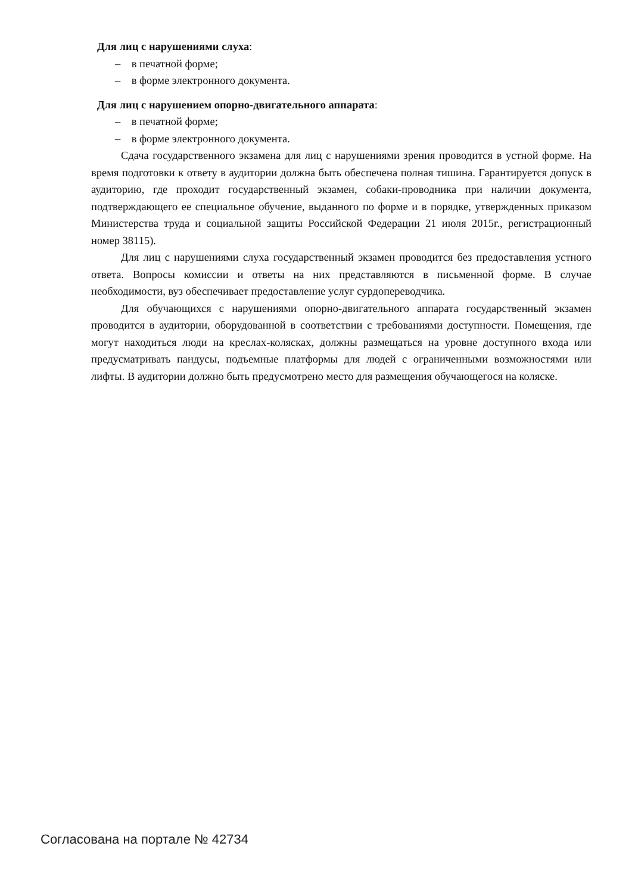Для лиц с нарушениями слуха:
– в печатной форме;
– в форме электронного документа.
Для лиц с нарушением опорно-двигательного аппарата:
– в печатной форме;
– в форме электронного документа.
Сдача государственного экзамена для лиц с нарушениями зрения проводится в устной форме. На время подготовки к ответу в аудитории должна быть обеспечена полная тишина. Гарантируется допуск в аудиторию, где проходит государственный экзамен, собаки-проводника при наличии документа, подтверждающего ее специальное обучение, выданного по форме и в порядке, утвержденных приказом Министерства труда и социальной защиты Российской Федерации 21 июля 2015г., регистрационный номер 38115).
Для лиц с нарушениями слуха государственный экзамен проводится без предоставления устного ответа. Вопросы комиссии и ответы на них представляются в письменной форме. В случае необходимости, вуз обеспечивает предоставление услуг сурдопереводчика.
Для обучающихся с нарушениями опорно-двигательного аппарата государственный экзамен проводится в аудитории, оборудованной в соответствии с требованиями доступности. Помещения, где могут находиться люди на креслах-колясках, должны размещаться на уровне доступного входа или предусматривать пандусы, подъемные платформы для людей с ограниченными возможностями или лифты. В аудитории должно быть предусмотрено место для размещения обучающегося на коляске.
Согласована на портале № 42734